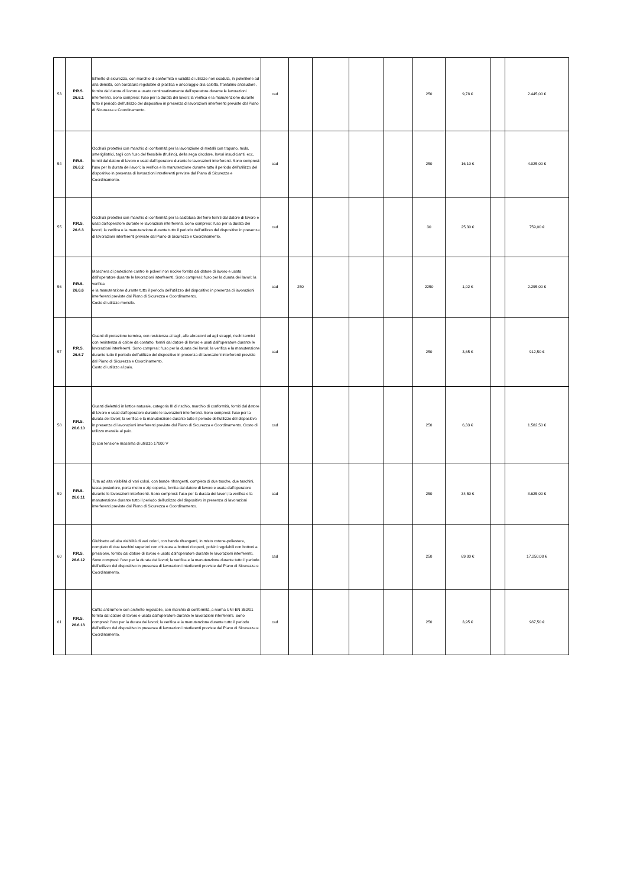| 53 | P.R.S. 26.6.1 | Elmetto di sicurezza, con marchio di conformità e validità di utilizzo non scaduta, in polietilene ad alta densità, con bardatura regolabile di plastica e ancoraggio alla calotta, frontalino antisudore, fornito dal datore di lavoro e usato continuativamente dall'operatore durante le lavorazioni interferenti. Sono compresi: l'uso per la durata dei lavori; la verifica e la manutenzione durante tutto il periodo dell'utilizzo del dispositivo in presenza di lavorazioni interferenti previste dal Piano di Sicurezza e Coordinamento. | cad | | | | | 250 | 9,78 € | | 2.445,00 € |
| 54 | P.R.S. 26.6.2 | Occhiali protettivi con marchio di conformità per la lavorazione di metalli con trapano, mola, smerigliatrici, tagli con l'uso del flessibile (frullino), della sega circolare, lavori insudicianti, ecc, forniti dal datore di lavoro e usati dall'operatore durante le lavorazioni interferenti. Sono compresi: l'uso per la durata dei lavori; la verifica e la manutenzione durante tutto il periodo dell'utilizzo del dispositivo in presenza di lavorazioni interferenti previste dal Piano di Sicurezza e Coordinamento. | cad | | | | | 250 | 16,10 € | | 4.025,00 € |
| 55 | P.R.S. 26.6.3 | Occhiali protettivi con marchio di conformità per la saldatura del ferro forniti dal datore di lavoro e usati dall'operatore durante le lavorazioni interferenti. Sono compresi: l'uso per la durata dei lavori; la verifica e la manutenzione durante tutto il periodo dell'utilizzo del dispositivo in presenza di lavorazioni interferenti previste dal Piano di Sicurezza e Coordinamento. | cad | | | | | 30 | 25,30 € | | 759,00 € |
| 56 | P.R.S. 26.6.6 | Maschera di protezione contro le polveri non nocive fornita dal datore di lavoro e usata dall'operatore durante le lavorazioni interferenti. Sono compresi: l'uso per la durata dei lavori; la verifica e la manutenzione durante tutto il periodo dell'utilizzo del dispositivo in presenza di lavorazioni interferenti previste dal Piano di Sicurezza e Coordinamento. Costo di utilizzo mensile. | cad | 250 | | | | 2250 | 1,02 € | | 2.295,00 € |
| 57 | P.R.S. 26.6.7 | Guanti di protezione termica, con resistenza ai tagli, alle abrasioni ed agli strappi, rischi termici con resistenza al calore da contatto, forniti dal datore di lavoro e usati dall'operatore durante le lavorazioni interferenti. Sono compresi: l'uso per la durata dei lavori; la verifica e la manutenzione durante tutto il periodo dell'utilizzo del dispositivo in presenza di lavorazioni interferenti previste dal Piano di Sicurezza e Coordinamento. Costo di utilizzo al paio. | cad | | | | | 250 | 3,65 € | | 912,50 € |
| 58 | P.R.S. 26.6.10 | Guanti dielettrici in lattice naturale, categoria III di rischio, marchio di conformità, forniti dal datore di lavoro e usati dall'operatore durante le lavorazioni interferenti. Sono compresi: l'uso per la durata dei lavori; la verifica e la manutenzione durante tutto il periodo dell'utilizzo del dispositivo in presenza di lavorazioni interferenti previste dal Piano di Sicurezza e Coordinamento. Costo di utilizzo mensile al paio. 3) con tensione massima di utilizzo 17000 V | cad | | | | | 250 | 6,33 € | | 1.582,50 € |
| 59 | P.R.S. 26.6.11 | Tuta ad alta visibilità di vari colori, con bande rifrangenti, completa di due tasche, due taschini, tasca posteriore, porta metro e zip coperta, fornita dal datore di lavoro e usata dall'operatore durante le lavorazioni interferenti. Sono compresi: l'uso per la durata dei lavori; la verifica e la manutenzione durante tutto il periodo dell'utilizzo del dispositivo in presenza di lavorazioni interferenti previste dal Piano di Sicurezza e Coordinamento. | cad | | | | | 250 | 34,50 € | | 8.625,00 € |
| 60 | P.R.S. 26.6.12 | Giubbetto ad alta visibilità di vari colori, con bande rifrangenti, in misto cotone-poliestere, completo di due taschini superiori con chiusura a bottoni ricoperti, polsini regolabili con bottoni a pressione, fornito dal datore di lavoro e usato dall'operatore durante le lavorazioni interferenti. Sono compresi: l'uso per la durata dei lavori; la verifica e la manutenzione durante tutto il periodo dell'utilizzo del dispositivo in presenza di lavorazioni interferenti previste dal Piano di Sicurezza e Coordinamento. | cad | | | | | 250 | 69,00 € | | 17.250,00 € |
| 61 | P.R.S. 26.6.13 | Cuffia antirumore con archetto regolabile, con marchio di conformità, a norma UNI-EN 352/01 fornita dal datore di lavoro e usata dall'operatore durante le lavorazioni interferenti. Sono compresi: l'uso per la durata dei lavori; la verifica e la manutenzione durante tutto il periodo dell'utilizzo del dispositivo in presenza di lavorazioni interferenti previste dal Piano di Sicurezza e Coordinamento. | cad | | | | | 250 | 3,95 € | | 987,50 € |